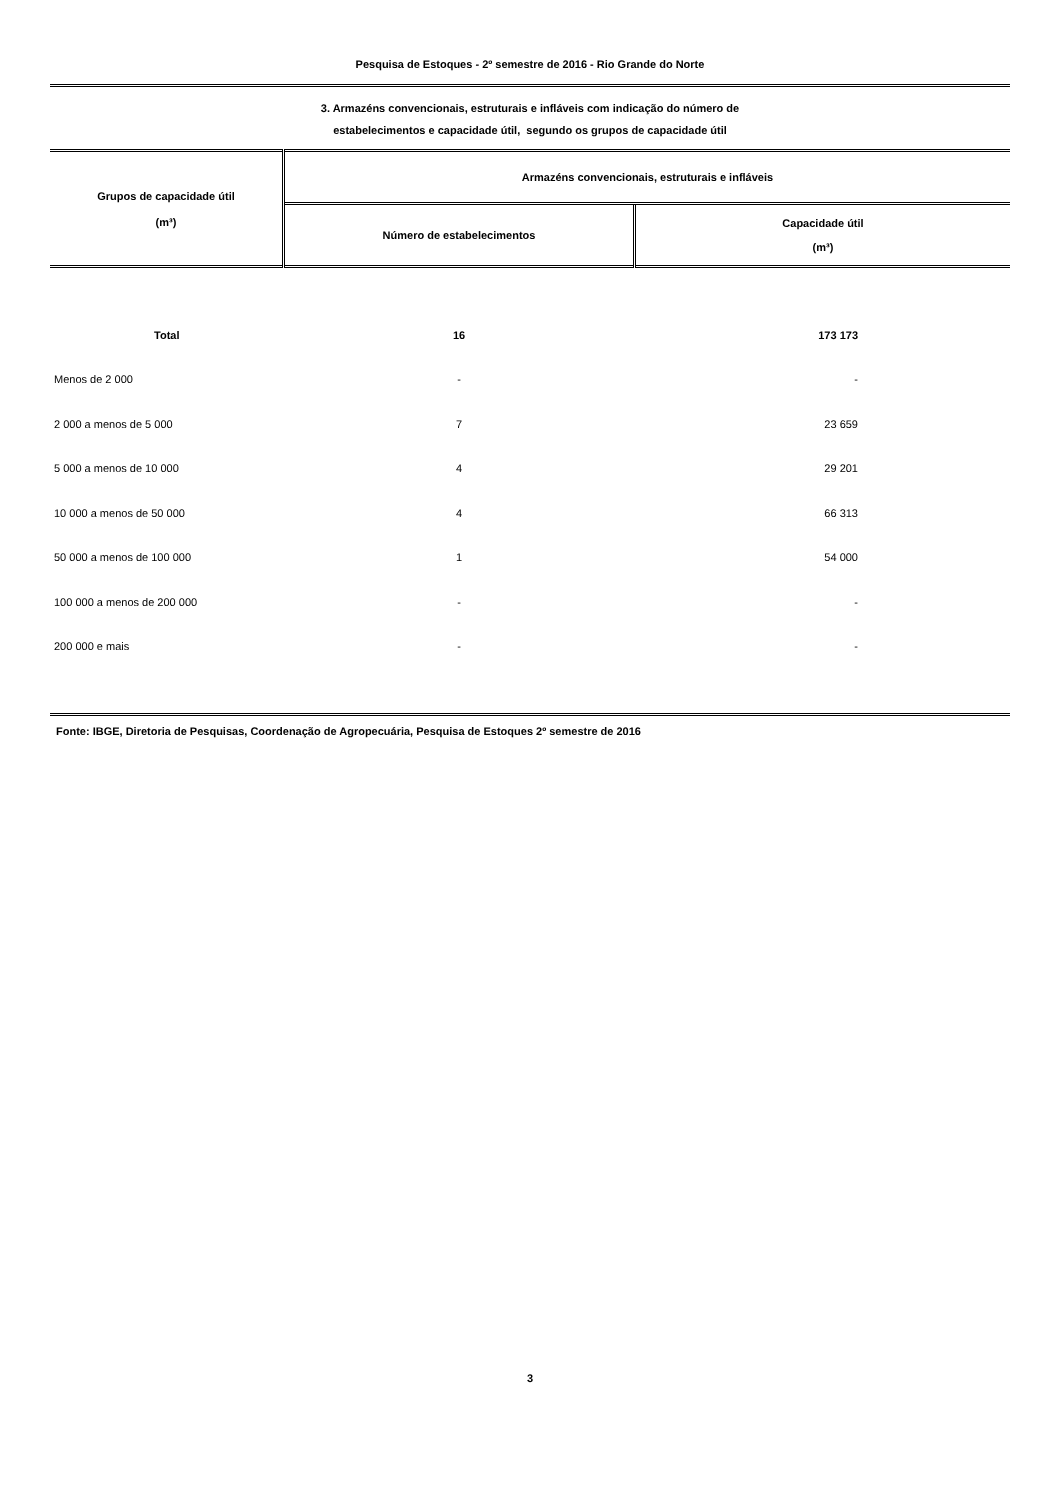Pesquisa de Estoques - 2º semestre de 2016 - Rio Grande do Norte
3. Armazéns convencionais, estruturais e infláveis com indicação do número de
estabelecimentos e capacidade útil, segundo os grupos de capacidade útil
| Grupos de capacidade útil (m³) | Armazéns convencionais, estruturais e infláveis | |
| --- | --- | --- |
| | Número de estabelecimentos | Capacidade útil (m³) |
| Total | 16 | 173 173 |
| Menos de 2 000 | - | - |
| 2 000 a menos de 5 000 | 7 | 23 659 |
| 5 000 a menos de 10 000 | 4 | 29 201 |
| 10 000 a menos de 50 000 | 4 | 66 313 |
| 50 000 a menos de 100 000 | 1 | 54 000 |
| 100 000 a menos de 200 000 | - | - |
| 200 000 e mais | - | - |
Fonte: IBGE, Diretoria de Pesquisas, Coordenação de Agropecuária, Pesquisa de Estoques 2º semestre de 2016
3